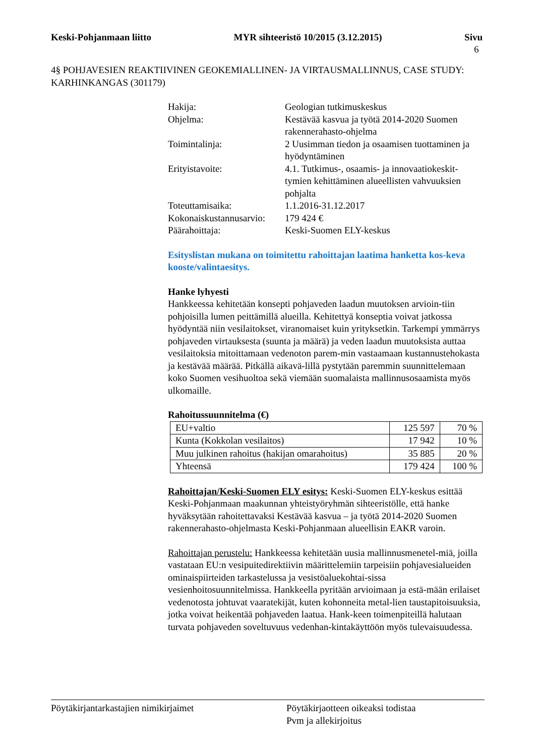Keski-Pohjanmaan liitto MYR sihteeristö 10/2015 (3.12.2015) Sivu
6
4§ POHJAVESIEN REAKTIIVINEN GEOKEMIALLINEN- JA VIRTAUSMALLINNUS, CASE STUDY: KARHINKANGAS (301179)
Hakija: Geologian tutkimuskeskus
Ohjelma: Kestävää kasvua ja työtä 2014-2020 Suomen rakennerahasto-ohjelma
Toimintalinja: 2 Uusimman tiedon ja osaamisen tuottaminen ja hyödyntäminen
Erityistavoite: 4.1. Tutkimus-, osaamis- ja innovaatiokeskit-tymien kehittäminen alueellisten vahvuuksien pohjalta
Toteuttamisaika: 1.1.2016-31.12.2017
Kokonaiskustannusarvio:
179 424 €
Päärahoittaja: Keski-Suomen ELY-keskus
Esityslistan mukana on toimitettu rahoittajan laatima hanketta kos-keva kooste/valintaesitys.
Hanke lyhyesti
Hankkeessa kehitetään konsepti pohjaveden laadun muutoksen arvioin-tiin pohjoisilla lumen peittämillä alueilla. Kehitettyä konseptia voivat jatkossa hyödyntää niin vesilaitokset, viranomaiset kuin yrityksetkin. Tarkempi ymmärrys pohjaveden virtauksesta (suunta ja määrä) ja veden laadun muutoksista auttaa vesilaitoksia mitoittamaan vedenoton parem-min vastaamaan kustannustehokasta ja kestävää määrää. Pitkällä aikavä-lillä pystytään paremmin suunnittelemaan koko Suomen vesihuoltoa sekä viemään suomalaista mallinnusosaamista myös ulkomaille.
Rahoitussuunnitelma (€)
| EU+valtio | 125 597 | 70 % |
| Kunta (Kokkolan vesilaitos) | 17 942 | 10 % |
| Muu julkinen rahoitus (hakijan omarahoitus) | 35 885 | 20 % |
| Yhteensä | 179 424 | 100 % |
Rahoittajan/Keski-Suomen ELY esitys: Keski-Suomen ELY-keskus esittää Keski-Pohjanmaan maakunnan yhteistyöryhmän sihteeristölle, että hanke hyväksytään rahoitettavaksi Kestävää kasvua – ja työtä 2014-2020 Suomen rakennerahasto-ohjelmasta Keski-Pohjanmaan alueellisin EAKR varoin.
Rahoittajan perustelu: Hankkeessa kehitetään uusia mallinnusmenetel-miä, joilla vastataan EU:n vesipuitedirektiivin määrittelemiin tarpeisiin pohjavesialueiden ominaispiirteiden tarkastelussa ja vesistöaluekohtai-sissa vesienhoitosuunnitelmissa. Hankkeella pyritään arvioimaan ja estä-mään erilaiset vedenotosta johtuvat vaaratekijät, kuten kohonneita metal-lien taustapitoisuuksia, jotka voivat heikentää pohjaveden laatua. Hank-keen toimenpiteillä halutaan turvata pohjaveden soveltuvuus vedenhan-kintakäyttöön myös tulevaisuudessa.
Pöytäkirjantarkastajien nimikirjaimet Pöytäkirjaotteen oikeaksi todistaa
Pvm ja allekirjoitus